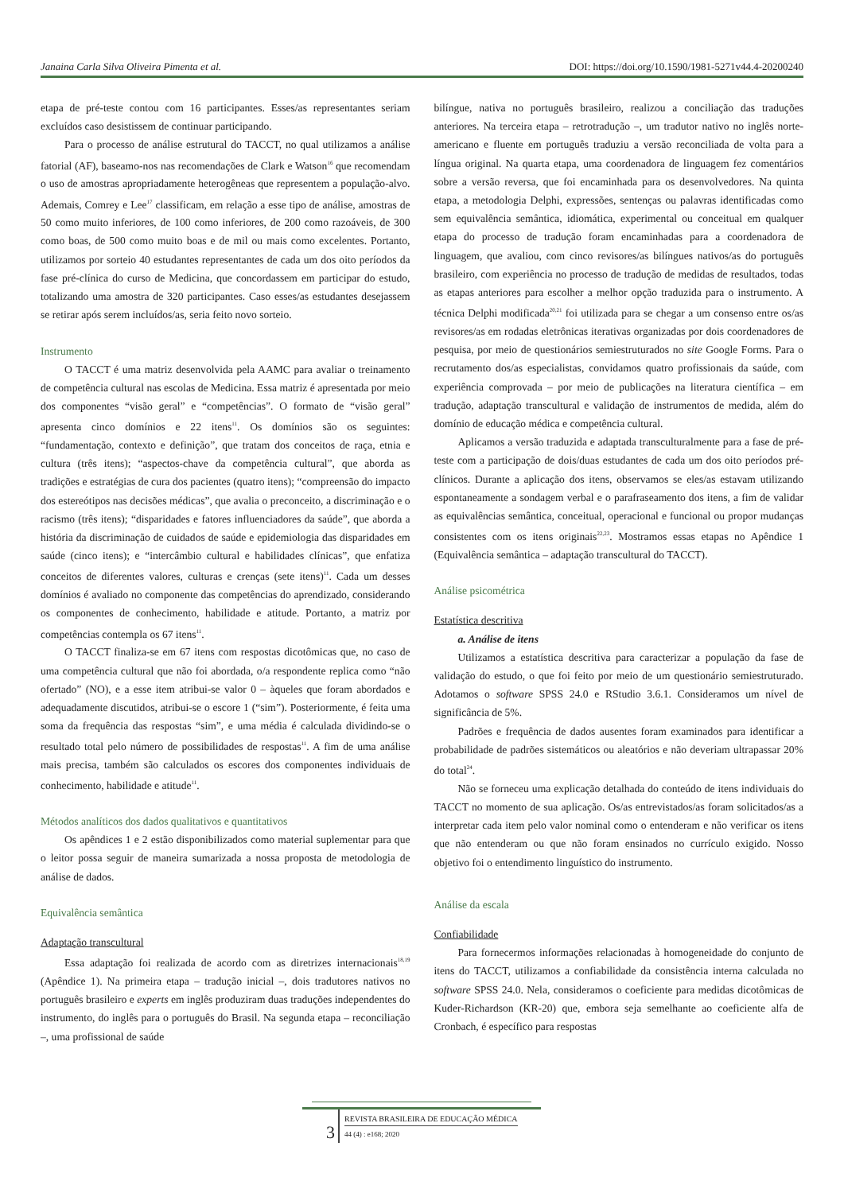Janaina Carla Silva Oliveira Pimenta et al. DOI: https://doi.org/10.1590/1981-5271v44.4-20200240
etapa de pré-teste contou com 16 participantes. Esses/as representantes seriam excluídos caso desistissem de continuar participando.
Para o processo de análise estrutural do TACCT, no qual utilizamos a análise fatorial (AF), baseamo-nos nas recomendações de Clark e Watson<sup>16</sup> que recomendam o uso de amostras apropriadamente heterogêneas que representem a população-alvo. Ademais, Comrey e Lee<sup>17</sup> classificam, em relação a esse tipo de análise, amostras de 50 como muito inferiores, de 100 como inferiores, de 200 como razoáveis, de 300 como boas, de 500 como muito boas e de mil ou mais como excelentes. Portanto, utilizamos por sorteio 40 estudantes representantes de cada um dos oito períodos da fase pré-clínica do curso de Medicina, que concordassem em participar do estudo, totalizando uma amostra de 320 participantes. Caso esses/as estudantes desejassem se retirar após serem incluídos/as, seria feito novo sorteio.
Instrumento
O TACCT é uma matriz desenvolvida pela AAMC para avaliar o treinamento de competência cultural nas escolas de Medicina. Essa matriz é apresentada por meio dos componentes “visão geral” e “competências”. O formato de “visão geral” apresenta cinco domínios e 22 itens<sup>11</sup>. Os domínios são os seguintes: “fundamentação, contexto e definição”, que tratam dos conceitos de raça, etnia e cultura (três itens); “aspectos-chave da competência cultural”, que aborda as tradições e estratégias de cura dos pacientes (quatro itens); “compreensão do impacto dos estereótipos nas decisões médicas”, que avalia o preconceito, a discriminação e o racismo (três itens); “disparidades e fatores influenciadores da saúde”, que aborda a história da discriminação de cuidados de saúde e epidemiologia das disparidades em saúde (cinco itens); e “intercâmbio cultural e habilidades clínicas”, que enfatiza conceitos de diferentes valores, culturas e crenças (sete itens)<sup>11</sup>. Cada um desses domínios é avaliado no componente das competências do aprendizado, considerando os componentes de conhecimento, habilidade e atitude. Portanto, a matriz por competências contempla os 67 itens<sup>11</sup>.
O TACCT finaliza-se em 67 itens com respostas dicotômicas que, no caso de uma competência cultural que não foi abordada, o/a respondente replica como “não ofertado” (NO), e a esse item atribui-se valor 0 – àqueles que foram abordados e adequadamente discutidos, atribui-se o escore 1 (“sim”). Posteriormente, é feita uma soma da frequência das respostas “sim”, e uma média é calculada dividindo-se o resultado total pelo número de possibilidades de respostas<sup>11</sup>. A fim de uma análise mais precisa, também são calculados os escores dos componentes individuais de conhecimento, habilidade e atitude<sup>11</sup>.
Métodos analíticos dos dados qualitativos e quantitativos
Os apêndices 1 e 2 estão disponibilizados como material suplementar para que o leitor possa seguir de maneira sumarizada a nossa proposta de metodologia de análise de dados.
Equivalência semântica
Adaptação transcultural
Essa adaptação foi realizada de acordo com as diretrizes internacionais<sup>18,19</sup> (Apêndice 1). Na primeira etapa – tradução inicial –, dois tradutores nativos no português brasileiro e experts em inglês produziram duas traduções independentes do instrumento, do inglês para o português do Brasil. Na segunda etapa – reconciliação –, uma profissional de saúde
bilíngue, nativa no português brasileiro, realizou a conciliação das traduções anteriores. Na terceira etapa – retrotradução –, um tradutor nativo no inglês norte-americano e fluente em português traduziu a versão reconciliada de volta para a língua original. Na quarta etapa, uma coordenadora de linguagem fez comentários sobre a versão reversa, que foi encaminhada para os desenvolvedores. Na quinta etapa, a metodologia Delphi, expressões, sentenças ou palavras identificadas como sem equivalência semântica, idiomática, experimental ou conceitual em qualquer etapa do processo de tradução foram encaminhadas para a coordenadora de linguagem, que avaliou, com cinco revisores/as bilíngues nativos/as do português brasileiro, com experiência no processo de tradução de medidas de resultados, todas as etapas anteriores para escolher a melhor opção traduzida para o instrumento. A técnica Delphi modificada<sup>20,21</sup> foi utilizada para se chegar a um consenso entre os/as revisores/as em rodadas eletrônicas iterativas organizadas por dois coordenadores de pesquisa, por meio de questionários semiestruturados no site Google Forms. Para o recrutamento dos/as especialistas, convidamos quatro profissionais da saúde, com experiência comprovada – por meio de publicações na literatura científica – em tradução, adaptação transcultural e validação de instrumentos de medida, além do domínio de educação médica e competência cultural.
Aplicamos a versão traduzida e adaptada transculturalmente para a fase de pré-teste com a participação de dois/duas estudantes de cada um dos oito períodos pré-clínicos. Durante a aplicação dos itens, observamos se eles/as estavam utilizando espontaneamente a sondagem verbal e o parafraseamento dos itens, a fim de validar as equivalências semântica, conceitual, operacional e funcional ou propor mudanças consistentes com os itens originais<sup>22,23</sup>. Mostramos essas etapas no Apêndice 1 (Equivalência semântica – adaptação transcultural do TACCT).
Análise psicométrica
Estatística descritiva
a. Análise de itens
Utilizamos a estatística descritiva para caracterizar a população da fase de validação do estudo, o que foi feito por meio de um questionário semiestruturado. Adotamos o software SPSS 24.0 e RStudio 3.6.1. Consideramos um nível de significância de 5%.
Padrões e frequência de dados ausentes foram examinados para identificar a probabilidade de padrões sistemáticos ou aleatórios e não deveriam ultrapassar 20% do total<sup>24</sup>.
Não se forneceu uma explicação detalhada do conteúdo de itens individuais do TACCT no momento de sua aplicação. Os/as entrevistados/as foram solicitados/as a interpretar cada item pelo valor nominal como o entenderam e não verificar os itens que não entenderam ou que não foram ensinados no currículo exigido. Nosso objetivo foi o entendimento linguístico do instrumento.
Análise da escala
Confiabilidade
Para fornecermos informações relacionadas à homogeneidade do conjunto de itens do TACCT, utilizamos a confiabilidade da consistência interna calculada no software SPSS 24.0. Nela, consideramos o coeficiente para medidas dicotômicas de Kuder-Richardson (KR-20) que, embora seja semelhante ao coeficiente alfa de Cronbach, é específico para respostas
3
REVISTA BRASILEIRA DE EDUCAÇÃO MÉDICA
44 (4) : e168; 2020